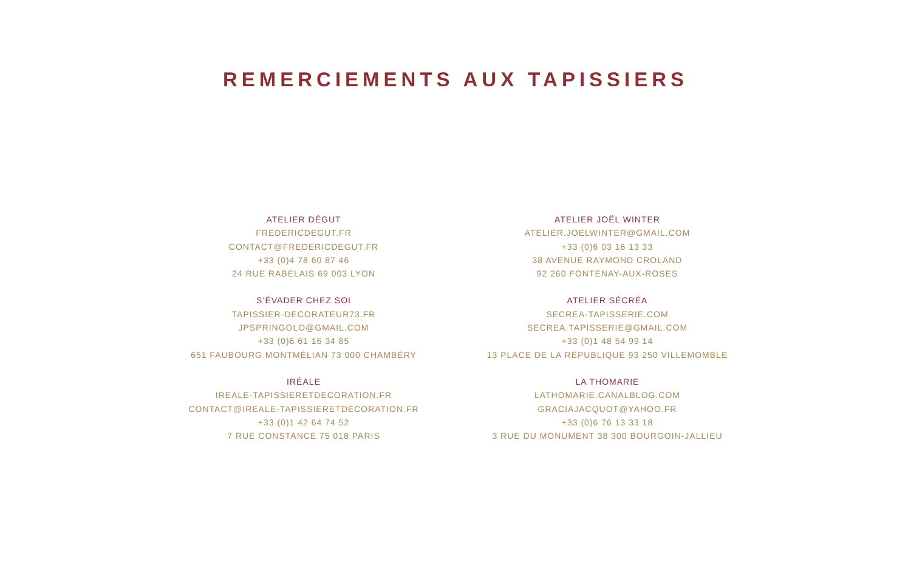REMERCIEMENTS AUX TAPISSIERS
ATELIER DÉGUT
FREDERICDEGUT.FR
CONTACT@FREDERICDEGUT.FR
+33 (0)4 78 60 87 46
24 RUE RABELAIS 69 003 LYON
S’ÉVADER CHEZ SOI
TAPISSIER-DECORATEUR73.FR
JPSPRINGOLO@GMAIL.COM
+33 (0)6 61 16 34 85
651 FAUBOURG MONTMÉLIAN 73 000 CHAMBÉRY
IRÉALE
IREALE-TAPISSIERETDECORATION.FR
CONTACT@IREALE-TAPISSIERETDECORATION.FR
+33 (0)1 42 64 74 52
7 RUE CONSTANCE 75 018 PARIS
ATELIER JOËL WINTER
ATELIER.JOELWINTER@GMAIL.COM
+33 (0)6 03 16 13 33
38 AVENUE RAYMOND CROLAND
92 260 FONTENAY-AUX-ROSES
ATELIER SÉCRÉA
SECREA-TAPISSERIE.COM
SECREA.TAPISSERIE@GMAIL.COM
+33 (0)1 48 54 99 14
13 PLACE DE LA RÉPUBLIQUE 93 250 VILLEMOMBLE
LA THOMARIE
LATHOMARIE.CANALBLOG.COM
GRACIAJACQUOT@YAHOO.FR
+33 (0)6 76 13 33 18
3 RUE DU MONUMENT 38 300 BOURGOIN-JALLIEU